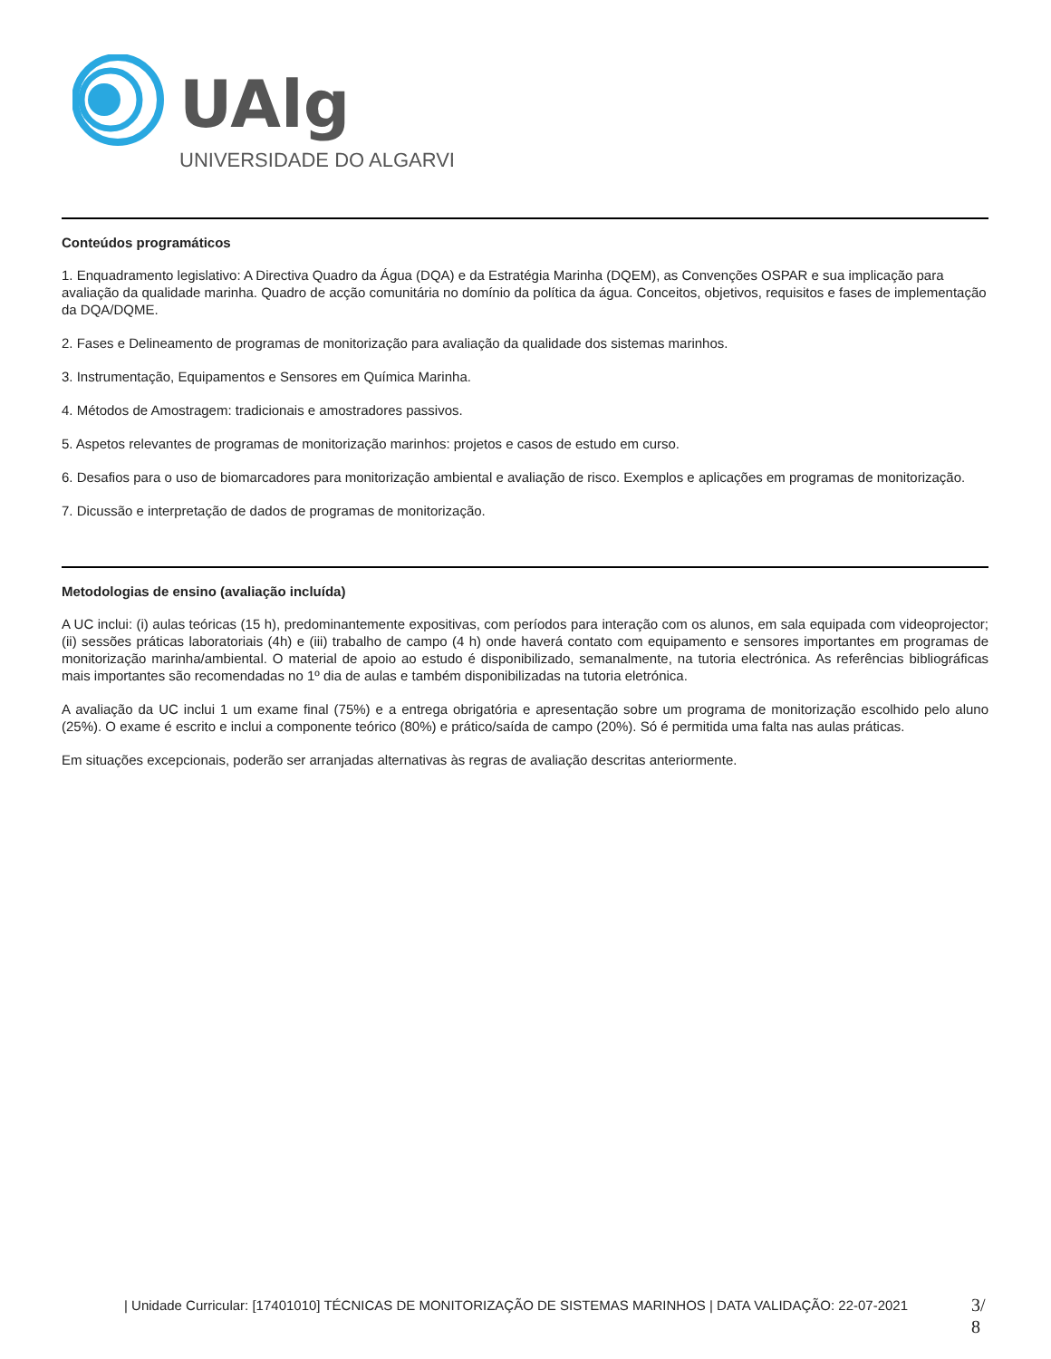UAlg
UNIVERSIDADE DO ALGARVE
Conteúdos programáticos
1. Enquadramento legislativo: A Directiva Quadro da Água (DQA) e da Estratégia Marinha (DQEM), as Convenções OSPAR e sua implicação para avaliação da qualidade marinha. Quadro de acção comunitária no domínio da política da água. Conceitos, objetivos, requisitos e fases de implementação da DQA/DQME.
2. Fases e Delineamento de programas de monitorização para avaliação da qualidade dos sistemas marinhos.
3. Instrumentação, Equipamentos e Sensores em Química Marinha.
4. Métodos de Amostragem: tradicionais e amostradores passivos.
5. Aspetos relevantes de programas de monitorização marinhos: projetos e casos de estudo em curso.
6. Desafios para o uso de biomarcadores para monitorização ambiental e avaliação de risco. Exemplos e aplicações em programas de monitorização.
7. Dicussão e interpretação de dados de programas de monitorização.
Metodologias de ensino (avaliação incluída)
A UC inclui: (i) aulas teóricas (15 h), predominantemente expositivas, com períodos para interação com os alunos, em sala equipada com videoprojector; (ii) sessões práticas laboratoriais (4h) e (iii) trabalho de campo (4 h) onde haverá contato com equipamento e sensores importantes em programas de monitorização marinha/ambiental. O material de apoio ao estudo é disponibilizado, semanalmente, na tutoria electrónica. As referências bibliográficas mais importantes são recomendadas no 1º dia de aulas e também disponibilizadas na tutoria eletrónica.
A avaliação da UC inclui 1 um exame final (75%) e a entrega obrigatória e apresentação sobre um programa de monitorização escolhido pelo aluno (25%). O exame é escrito e inclui a componente teórico (80%) e prático/saída de campo (20%). Só é permitida uma falta nas aulas práticas.
Em situações excepcionais, poderão ser arranjadas alternativas às regras de avaliação descritas anteriormente.
| Unidade Curricular: [17401010] TÉCNICAS DE MONITORIZAÇÃO DE SISTEMAS MARINHOS | DATA VALIDAÇÃO: 22-07-2021
3/
8